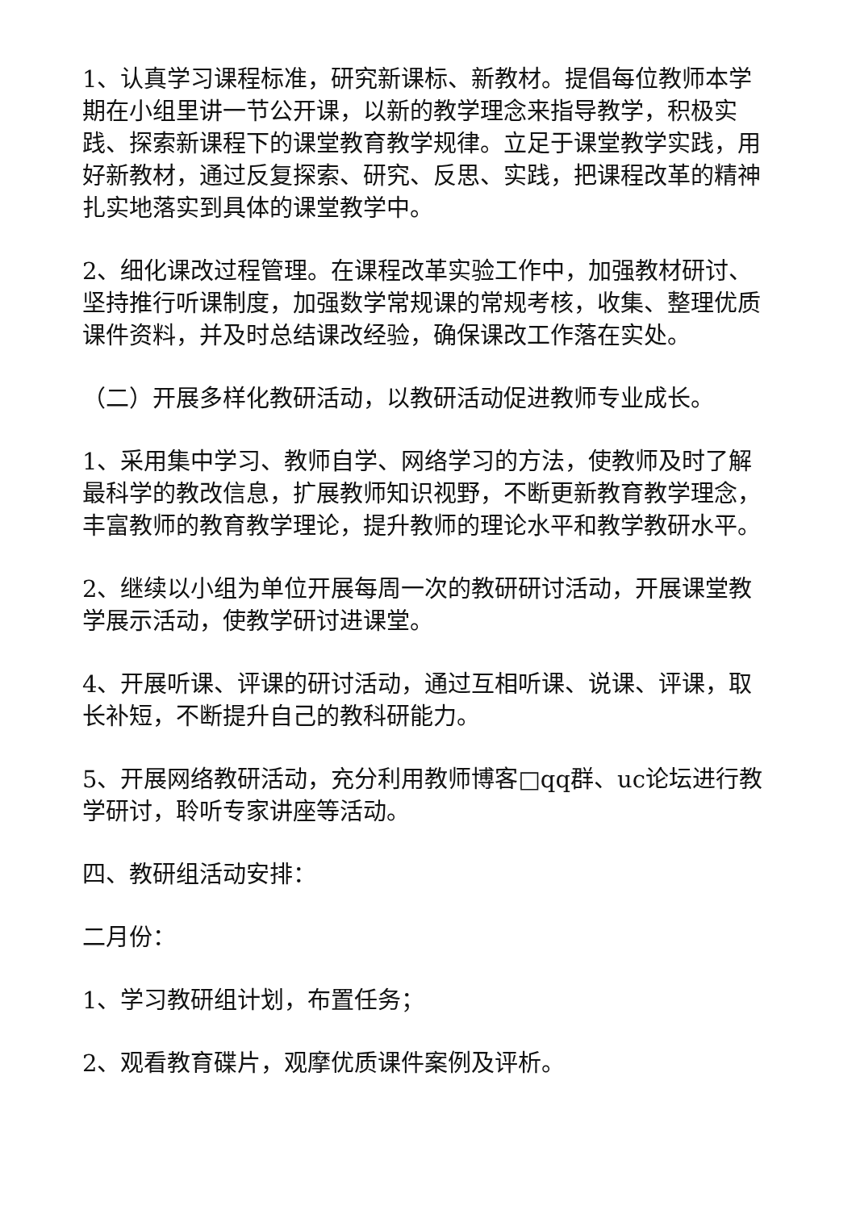1、认真学习课程标准，研究新课标、新教材。提倡每位教师本学期在小组里讲一节公开课，以新的教学理念来指导教学，积极实践、探索新课程下的课堂教育教学规律。立足于课堂教学实践，用好新教材，通过反复探索、研究、反思、实践，把课程改革的精神扎实地落实到具体的课堂教学中。
2、细化课改过程管理。在课程改革实验工作中，加强教材研讨、坚持推行听课制度，加强数学常规课的常规考核，收集、整理优质课件资料，并及时总结课改经验，确保课改工作落在实处。
（二）开展多样化教研活动，以教研活动促进教师专业成长。
1、采用集中学习、教师自学、网络学习的方法，使教师及时了解最科学的教改信息，扩展教师知识视野，不断更新教育教学理念，丰富教师的教育教学理论，提升教师的理论水平和教学教研水平。
2、继续以小组为单位开展每周一次的教研研讨活动，开展课堂教学展示活动，使教学研讨进课堂。
4、开展听课、评课的研讨活动，通过互相听课、说课、评课，取长补短，不断提升自己的教科研能力。
5、开展网络教研活动，充分利用教师博客□qq群、uc论坛进行教学研讨，聆听专家讲座等活动。
四、教研组活动安排：
二月份：
1、学习教研组计划，布置任务；
2、观看教育碟片，观摩优质课件案例及评析。